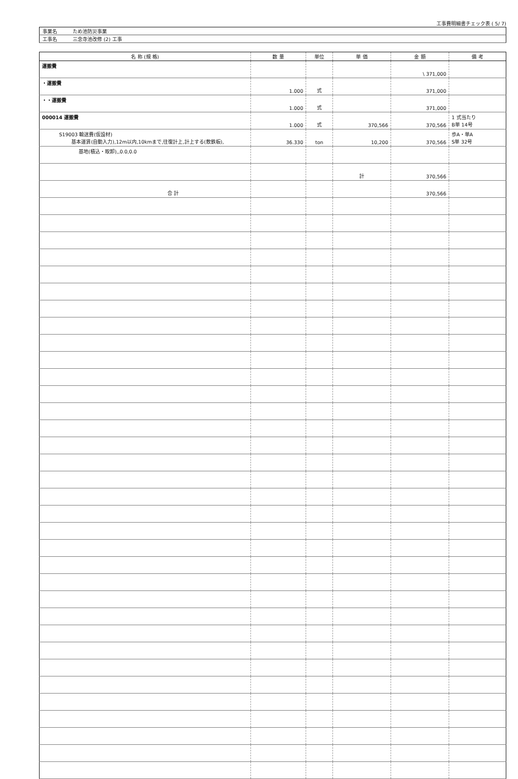工事費明細書チェック表 ( 5/ 7)
| 事業名 | ため池防災事業 |
| 工事名 | 三念寺池改修 (2) 工事 |
| 名 称 (規 格) | 数 量 | 単位 | 単 価 | 金 額 | 備 考 |
| --- | --- | --- | --- | --- | --- |
| 運搬費 | | | | \ 371,000 | |
| ・運搬費 | 1.000 | 式 | | 371,000 | |
| ・・運搬費 | 1.000 | 式 | | 371,000 | |
| 000014 運搬費 | 1.000 | 式 | 370,566 | 370,566 | 1 式当たり B単 14号 |
| S19003 輸送費(仮設材) 基本運賃(自動入力),12m以内,10kmまで,往復計上,計上する(敷鉄板), | 36.330 | ton | 10,200 | 370,566 | 歩A・単A S単 32号 |
| 基地(積込・取卸),,0.0,0.0 | | | | | |
| | | | 計 | 370,566 | |
| 合 計 | | | | 370,566 | |